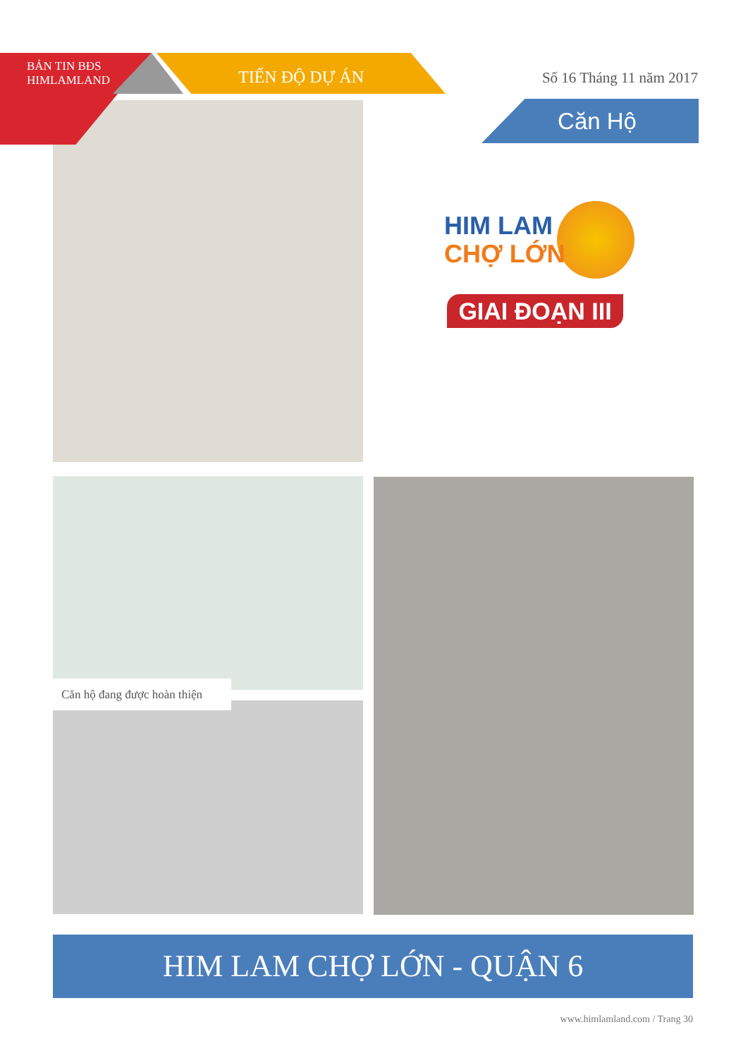BẢN TIN BĐS
HIMLAMLAND
TIẾN ĐỘ DỰ ÁN Số 16 Tháng 11 năm 2017
Căn Hộ
HIM LAM
CHỢ LỚN
GIAI ĐOẠN III
Căn hộ đang được hoàn thiện
HIM LAM CHỢ LỚN - QUẬN 6
www.himlamland.com / Trang 30